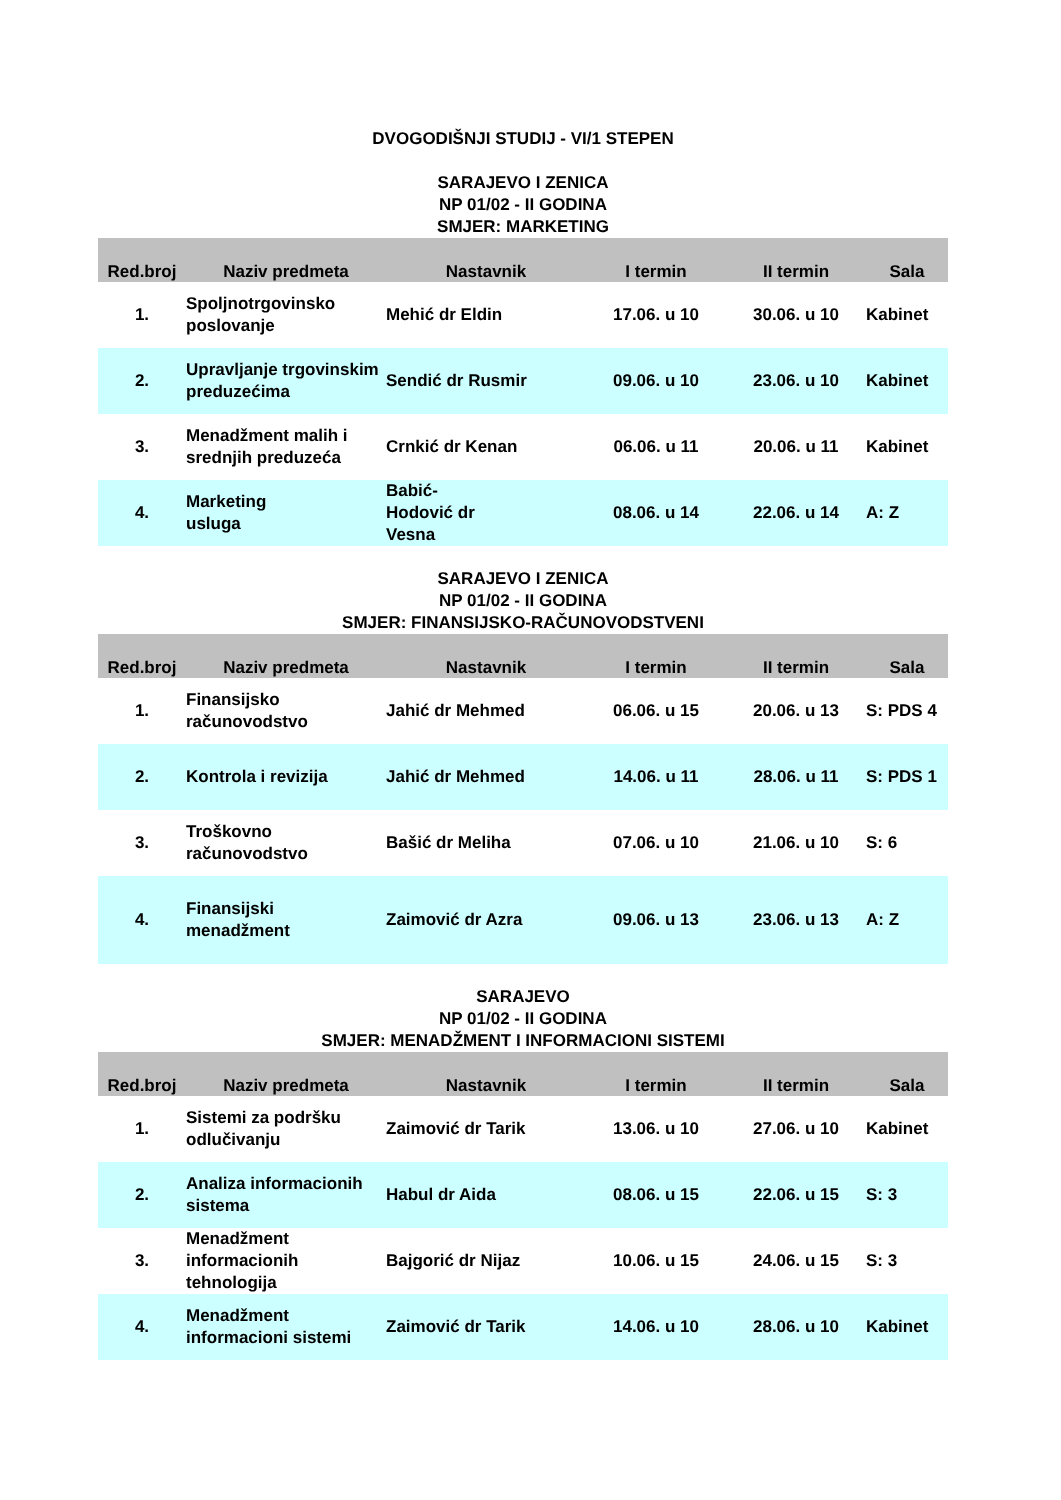DVOGODIŠNJI STUDIJ - VI/1 STEPEN
SARAJEVO I ZENICA
NP 01/02 - II GODINA
SMJER: MARKETING
| Red.broj | Naziv predmeta | Nastavnik | I termin | II termin | Sala |
| --- | --- | --- | --- | --- | --- |
| 1. | Spoljnotrgovinsko poslovanje | Mehić dr Eldin | 17.06. u 10 | 30.06. u 10 | Kabinet |
| 2. | Upravljanje trgovinskim preduzećima | Sendić dr Rusmir | 09.06. u 10 | 23.06. u 10 | Kabinet |
| 3. | Menadžment malih i srednjih preduzeća | Crnkić dr Kenan | 06.06. u 11 | 20.06. u 11 | Kabinet |
| 4. | Marketing usluga | Babić- Hodović dr Vesna | 08.06. u 14 | 22.06. u 14 | A: Z |
SARAJEVO I ZENICA
NP 01/02 - II GODINA
SMJER: FINANSIJSKO-RAČUNOVODSTVENI
| Red.broj | Naziv predmeta | Nastavnik | I termin | II termin | Sala |
| --- | --- | --- | --- | --- | --- |
| 1. | Finansijsko računovodstvo | Jahić dr Mehmed | 06.06. u 15 | 20.06. u 13 | S: PDS 4 |
| 2. | Kontrola i revizija | Jahić dr Mehmed | 14.06. u 11 | 28.06. u 11 | S: PDS 1 |
| 3. | Troškovno računovodstvo | Bašić dr Meliha | 07.06. u 10 | 21.06. u 10 | S: 6 |
| 4. | Finansijski menadžment | Zaimović dr Azra | 09.06. u 13 | 23.06. u 13 | A: Z |
SARAJEVO
NP 01/02 - II GODINA
SMJER: MENADŽMENT I INFORMACIONI SISTEMI
| Red.broj | Naziv predmeta | Nastavnik | I termin | II termin | Sala |
| --- | --- | --- | --- | --- | --- |
| 1. | Sistemi za podršku odlučivanju | Zaimović dr Tarik | 13.06. u 10 | 27.06. u 10 | Kabinet |
| 2. | Analiza informacionih sistema | Habul dr Aida | 08.06. u 15 | 22.06. u 15 | S: 3 |
| 3. | Menadžment informacionih tehnologija | Bajgorić dr Nijaz | 10.06. u 15 | 24.06. u 15 | S: 3 |
| 4. | Menadžment informacioni sistemi | Zaimović dr Tarik | 14.06. u 10 | 28.06. u 10 | Kabinet |